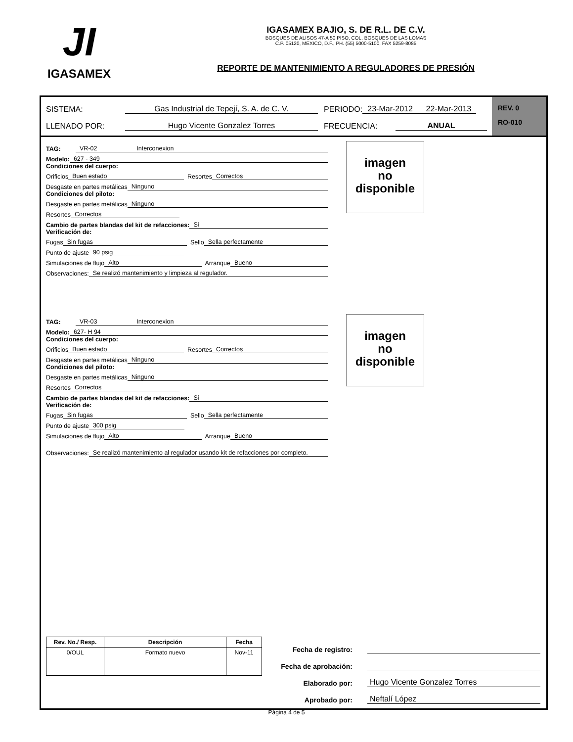JI
IGASAMEX
IGASAMEX BAJIO, S. DE R.L. DE C.V.
BOSQUES DE ALISOS 47-A 50 PISO, COL. BOSQUES DE LAS LOMAS
C.P. 05120, MEXICO, D.F., PH. (55) 5000-5100, FAX 5259-8085
REPORTE DE MANTENIMIENTO A REGULADORES DE PRESIÓN
SISTEMA: Gas Industrial de Tepejí, S. A. de C. V. PERIODO: 23-Mar-2012 22-Mar-2013
LLENADO POR: Hugo Vicente Gonzalez Torres FRECUENCIA: ANUAL
REV. 0
RO-010
imagen
no
disponible
TAG: VR-02 Interconexion
Modelo: 627 - 349
Condiciones del cuerpo:
Orificios Buen estado Resortes Correctos
Desgaste en partes metálicas Ninguno
Condiciones del piloto:
Desgaste en partes metálicas Ninguno
Resortes Correctos
Cambio de partes blandas del kit de refacciones: Si
Verificación de:
Fugas Sin fugas Sello Sella perfectamente
Punto de ajuste 90 psig
Simulaciones de flujo Alto Arranque Bueno
Observaciones: Se realizó mantenimiento y limpieza al regulador.
imagen
no
disponible
TAG: VR-03 Interconexion
Modelo: 627- H 94
Condiciones del cuerpo:
Orificios Buen estado Resortes Correctos
Desgaste en partes metálicas Ninguno
Condiciones del piloto:
Desgaste en partes metálicas Ninguno
Resortes Correctos
Cambio de partes blandas del kit de refacciones: Si
Verificación de:
Fugas Sin fugas Sello Sella perfectamente
Punto de ajuste 300 psig
Simulaciones de flujo Alto Arranque Bueno
Observaciones: Se realizó mantenimiento al regulador usando kit de refacciones por completo.
| Rev. No./ Resp. | Descripción | Fecha |
| --- | --- | --- |
| 0/OUL | Formato nuevo | Nov-11 |
Fecha de registro:
Fecha de aprobación:
Elaborado por: Hugo Vicente Gonzalez Torres
Aprobado por: Neftalí López
Página 4 de 5